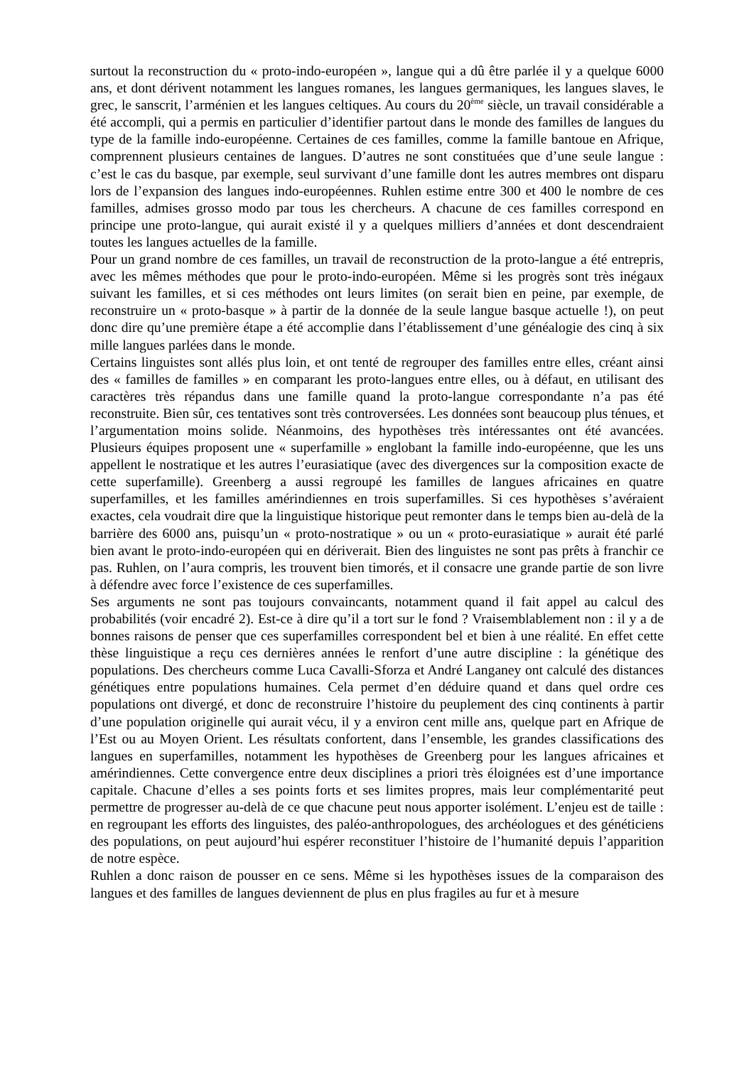surtout la reconstruction du « proto-indo-européen », langue qui a dû être parlée il y a quelque 6000 ans, et dont dérivent notamment les langues romanes, les langues germaniques, les langues slaves, le grec, le sanscrit, l’arménien et les langues celtiques. Au cours du 20<sup>ème</sup> siècle, un travail considérable a été accompli, qui a permis en particulier d’identifier partout dans le monde des familles de langues du type de la famille indo-européenne. Certaines de ces familles, comme la famille bantoue en Afrique, comprennent plusieurs centaines de langues. D’autres ne sont constituées que d’une seule langue : c’est le cas du basque, par exemple, seul survivant d’une famille dont les autres membres ont disparu lors de l’expansion des langues indo-européennes. Ruhlen estime entre 300 et 400 le nombre de ces familles, admises grosso modo par tous les chercheurs. A chacune de ces familles correspond en principe une proto-langue, qui aurait existé il y a quelques milliers d’années et dont descendraient toutes les langues actuelles de la famille.
Pour un grand nombre de ces familles, un travail de reconstruction de la proto-langue a été entrepris, avec les mêmes méthodes que pour le proto-indo-européen. Même si les progrès sont très inégaux suivant les familles, et si ces méthodes ont leurs limites (on serait bien en peine, par exemple, de reconstruire un « proto-basque » à partir de la donnée de la seule langue basque actuelle !), on peut donc dire qu’une première étape a été accomplie dans l’établissement d’une généalogie des cinq à six mille langues parlées dans le monde.
Certains linguistes sont allés plus loin, et ont tenté de regrouper des familles entre elles, créant ainsi des « familles de familles » en comparant les proto-langues entre elles, ou à défaut, en utilisant des caractères très répandus dans une famille quand la proto-langue correspondante n’a pas été reconstruite. Bien sûr, ces tentatives sont très controversées. Les données sont beaucoup plus ténues, et l’argumentation moins solide. Néanmoins, des hypothèses très intéressantes ont été avancées. Plusieurs équipes proposent une « superfamille » englobant la famille indo-européenne, que les uns appellent le nostratique et les autres l’eurasiatique (avec des divergences sur la composition exacte de cette superfamille). Greenberg a aussi regroupé les familles de langues africaines en quatre superfamilles, et les familles amérindiennes en trois superfamilles. Si ces hypothèses s’avéraient exactes, cela voudrait dire que la linguistique historique peut remonter dans le temps bien au-delà de la barrière des 6000 ans, puisqu’un « proto-nostratique » ou un « proto-eurasiatique » aurait été parlé bien avant le proto-indo-européen qui en dériverait. Bien des linguistes ne sont pas prêts à franchir ce pas. Ruhlen, on l’aura compris, les trouvent bien timorés, et il consacre une grande partie de son livre à défendre avec force l’existence de ces superfamilles.
Ses arguments ne sont pas toujours convaincants, notamment quand il fait appel au calcul des probabilités (voir encadré 2). Est-ce à dire qu’il a tort sur le fond ? Vraisemblablement non : il y a de bonnes raisons de penser que ces superfamilles correspondent bel et bien à une réalité. En effet cette thèse linguistique a reçu ces dernières années le renfort d’une autre discipline : la génétique des populations. Des chercheurs comme Luca Cavalli-Sforza et André Langaney ont calculé des distances génétiques entre populations humaines. Cela permet d’en déduire quand et dans quel ordre ces populations ont divergé, et donc de reconstruire l’histoire du peuplement des cinq continents à partir d’une population originelle qui aurait vécu, il y a environ cent mille ans, quelque part en Afrique de l’Est ou au Moyen Orient. Les résultats confortent, dans l’ensemble, les grandes classifications des langues en superfamilles, notamment les hypothèses de Greenberg pour les langues africaines et amérindiennes. Cette convergence entre deux disciplines a priori très éloignées est d’une importance capitale. Chacune d’elles a ses points forts et ses limites propres, mais leur complémentarité peut permettre de progresser au-delà de ce que chacune peut nous apporter isolément. L’enjeu est de taille : en regroupant les efforts des linguistes, des paléo-anthropologues, des archéologues et des généticiens des populations, on peut aujourd’hui espérer reconstituer l’histoire de l’humanité depuis l’apparition de notre espèce.
Ruhlen a donc raison de pousser en ce sens. Même si les hypothèses issues de la comparaison des langues et des familles de langues deviennent de plus en plus fragiles au fur et à mesure